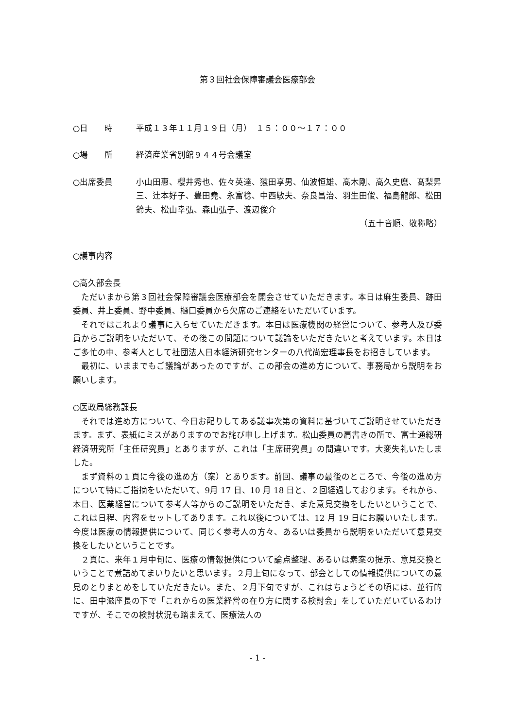第３回社会保障審議会医療部会
○日　　時 平成１３年１１月１９日（月）　１５：００～１７：００
○場　　所 経済産業省別館９４４号会議室
○出席委員 小山田惠、櫻井秀也、佐々英達、猿田享男、仙波恒雄、髙木剛、高久史麿、髙梨昇三、辻本好子、豊田堯、永富稔、中西敏夫、奈良昌治、羽生田俊、福島龍郎、松田鈴夫、松山幸弘、森山弘子、渡辺俊介
（五十音順、敬称略）
○議事内容
○高久部会長
ただいまから第３回社会保障審議会医療部会を開会させていただきます。本日は麻生委員、跡田委員、井上委員、野中委員、樋口委員から欠席のご連絡をいただいています。
それではこれより議事に入らせていただきます。本日は医療機関の経営について、参考人及び委員からご説明をいただいて、その後この問題について議論をいただきたいと考えています。本日はご多忙の中、参考人として社団法人日本経済研究センターの八代尚宏理事長をお招きしています。
最初に、いままでもご議論があったのですが、この部会の進め方について、事務局から説明をお願いします。
○医政局総務課長
それでは進め方について、今日お配りしてある議事次第の資料に基づいてご説明させていただきます。まず、表紙にミスがありますのでお詫び申し上げます。松山委員の肩書きの所で、富士通総研経済研究所「主任研究員」とありますが、これは「主席研究員」の間違いです。大変失礼いたしました。
まず資料の１頁に今後の進め方（案）とあります。前回、議事の最後のところで、今後の進め方について特にご指摘をいただいて、9月 17 日、10 月 18 日と、２回経過しております。それから、本日、医業経営について参考人等からのご説明をいただき、また意見交換をしたいということで、これは日程、内容をセットしてあります。これ以後については、12 月 19 日にお願いいたします。今度は医療の情報提供について、同じく参考人の方々、あるいは委員から説明をいただいて意見交換をしたいということです。
２頁に、来年１月中旬に、医療の情報提供について論点整理、あるいは素案の提示、意見交換ということで煮詰めてまいりたいと思います。２月上旬になって、部会としての情報提供についての意見のとりまとめをしていただきたい。また、２月下旬ですが、これはちょうどその頃には、並行的に、田中滋座長の下で「これからの医業経営の在り方に関する検討会」をしていただいているわけですが、そこでの検討状況も踏まえて、医療法人の
- 1 -